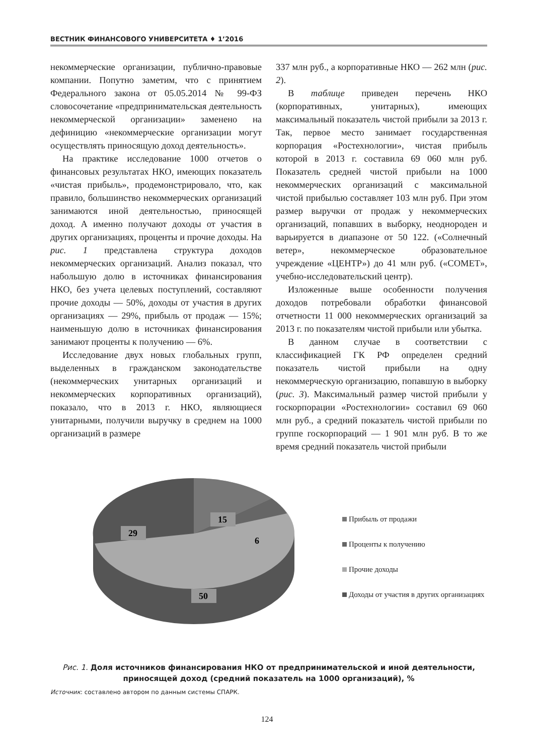ВЕСТНИК ФИНАНСОВОГО УНИВЕРСИТЕТА ♦ 1’2016
некоммерческие организации, публично-правовые компании. Попутно заметим, что с принятием Федерального закона от 05.05.2014 № 99-ФЗ словосочетание «предпринимательская деятельность некоммерческой организации» заменено на дефиницию «некоммерческие организации могут осуществлять приносящую доход деятельность».
На практике исследование 1000 отчетов о финансовых результатах НКО, имеющих показатель «чистая прибыль», продемонстрировало, что, как правило, большинство некоммерческих организаций занимаются иной деятельностью, приносящей доход. А именно получают доходы от участия в других организациях, проценты и прочие доходы. На рис. 1 представлена структура доходов некоммерческих организаций. Анализ показал, что набольшую долю в источниках финансирования НКО, без учета целевых поступлений, составляют прочие доходы — 50%, доходы от участия в других организациях — 29%, прибыль от продаж — 15%; наименьшую долю в источниках финансирования занимают проценты к получению — 6%.
Исследование двух новых глобальных групп, выделенных в гражданском законодательстве (некоммерческих унитарных организаций и некоммерческих корпоративных организаций), показало, что в 2013 г. НКО, являющиеся унитарными, получили выручку в среднем на 1000 организаций в размере
337 млн руб., а корпоративные НКО — 262 млн (рис. 2).
В таблице приведен перечень НКО (корпоративных, унитарных), имеющих максимальный показатель чистой прибыли за 2013 г. Так, первое место занимает государственная корпорация «Ростехнологии», чистая прибыль которой в 2013 г. составила 69 060 млн руб. Показатель средней чистой прибыли на 1000 некоммерческих организаций с максимальной чистой прибылью составляет 103 млн руб. При этом размер выручки от продаж у некоммерческих организаций, попавших в выборку, неоднороден и варьируется в диапазоне от 50 122. («Солнечный ветер», некоммерческое образовательное учреждение «ЦЕНТР») до 41 млн руб. («COMET», учебно-исследовательский центр).
Изложенные выше особенности получения доходов потребовали обработки финансовой отчетности 11 000 некоммерческих организаций за 2013 г. по показателям чистой прибыли или убытка.
В данном случае в соответствии с классификацией ГК РФ определен средний показатель чистой прибыли на одну некоммерческую организацию, попавшую в выборку (рис. 3). Максимальный размер чистой прибыли у госкорпорации «Ростехнологии» составил 69 060 млн руб., а средний показатель чистой прибыли по группе госкорпораций — 1 901 млн руб. В то же время средний показатель чистой прибыли
15
29
6
50
Прибыль от продажи
Проценты к получению
Прочие доходы
Доходы от участия в других организациях
Рис. 1. Доля источников финансирования НКО от предпринимательской и иной деятельности, приносящей доход (средний показатель на 1000 организаций), %
Источник: составлено автором по данным системы СПАРК.
124